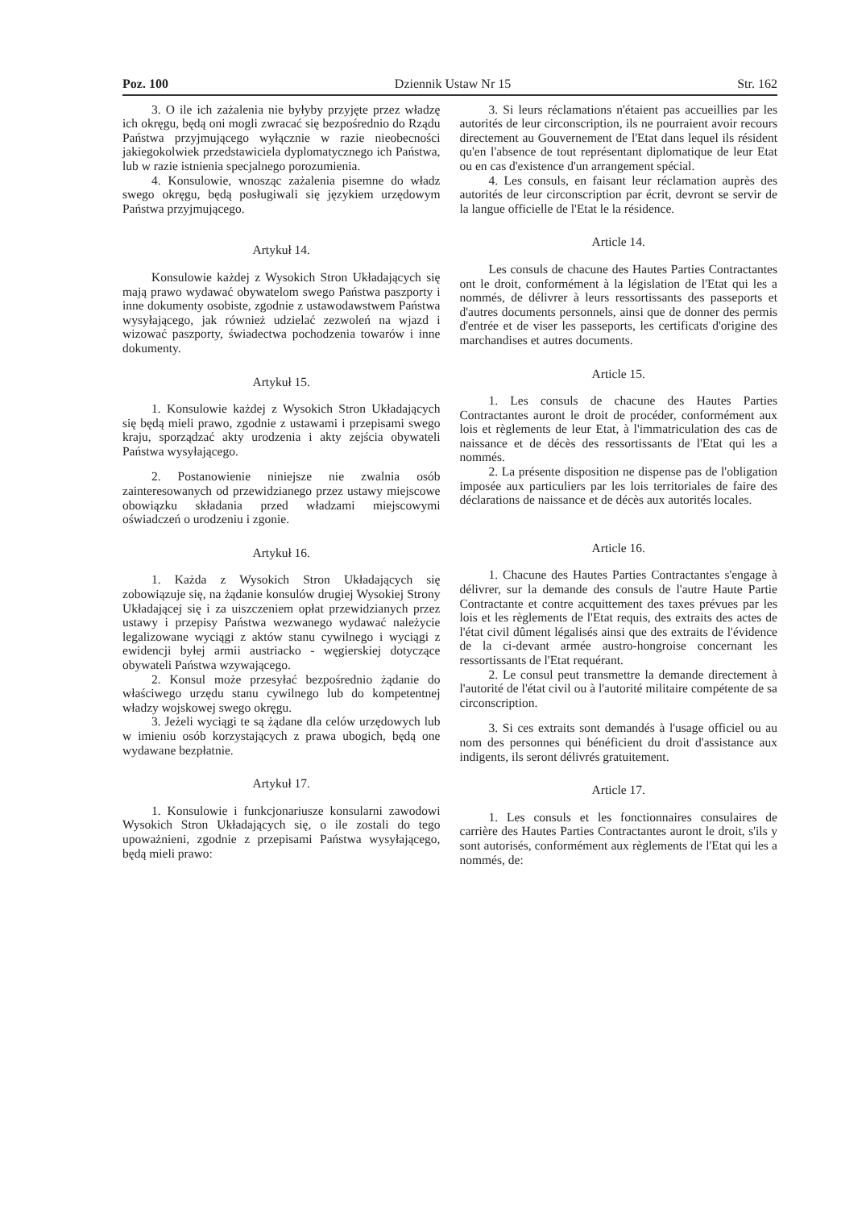Poz. 100 Dziennik Ustaw Nr 15 Str. 162
3. O ile ich zażalenia nie byłyby przyjęte przez władzę ich okręgu, będą oni mogli zwracać się bezpośrednio do Rządu Państwa przyjmującego wyłącznie w razie nieobecności jakiegokolwiek przedstawiciela dyplomatycznego ich Państwa, lub w razie istnienia specjalnego porozumienia.
4. Konsulowie, wnosząc zażalenia pisemne do władz swego okręgu, będą posługiwali się językiem urzędowym Państwa przyjmującego.
Artykuł 14.
Konsulowie każdej z Wysokich Stron Układających się mają prawo wydawać obywatelom swego Państwa paszporty i inne dokumenty osobiste, zgodnie z ustawodawstwem Państwa wysyłającego, jak również udzielać zezwoleń na wjazd i wizować paszporty, świadectwa pochodzenia towarów i inne dokumenty.
Artykuł 15.
1. Konsulowie każdej z Wysokich Stron Układających się będą mieli prawo, zgodnie z ustawami i przepisami swego kraju, sporządzać akty urodzenia i akty zejścia obywateli Państwa wysyłającego.
2. Postanowienie niniejsze nie zwalnia osób zainteresowanych od przewidzianego przez ustawy miejscowe obowiązku składania przed władzami miejscowymi oświadczeń o urodzeniu i zgonie.
Artykuł 16.
1. Każda z Wysokich Stron Układających się zobowiązuje się, na żądanie konsulów drugiej Wysokiej Strony Układającej się i za uiszczeniem opłat przewidzianych przez ustawy i przepisy Państwa wezwanego wydawać należycie legalizowane wyciągi z aktów stanu cywilnego i wyciągi z ewidencji byłej armii austriacko - węgierskiej dotyczące obywateli Państwa wzywającego.
2. Konsul może przesyłać bezpośrednio żądanie do właściwego urzędu stanu cywilnego lub do kompetentnej władzy wojskowej swego okręgu.
3. Jeżeli wyciągi te są żądane dla celów urzędowych lub w imieniu osób korzystających z prawa ubogich, będą one wydawane bezpłatnie.
Artykuł 17.
1. Konsulowie i funkcjonariusze konsularni zawodowi Wysokich Stron Układających się, o ile zostali do tego upoważnieni, zgodnie z przepisami Państwa wysyłającego, będą mieli prawo:
3. Si leurs réclamations n'étaient pas accueillies par les autorités de leur circonscription, ils ne pourraient avoir recours directement au Gouvernement de l'Etat dans lequel ils résident qu'en l'absence de tout représentant diplomatique de leur Etat ou en cas d'existence d'un arrangement spécial.
4. Les consuls, en faisant leur réclamation auprès des autorités de leur circonscription par écrit, devront se servir de la langue officielle de l'Etat le la résidence.
Article 14.
Les consuls de chacune des Hautes Parties Contractantes ont le droit, conformément à la législation de l'Etat qui les a nommés, de délivrer à leurs ressortissants des passeports et d'autres documents personnels, ainsi que de donner des permis d'entrée et de viser les passeports, les certificats d'origine des marchandises et autres documents.
Article 15.
1. Les consuls de chacune des Hautes Parties Contractantes auront le droit de procéder, conformément aux lois et règlements de leur Etat, à l'immatriculation des cas de naissance et de décès des ressortissants de l'Etat qui les a nommés.
2. La présente disposition ne dispense pas de l'obligation imposée aux particuliers par les lois territoriales de faire des déclarations de naissance et de décès aux autorités locales.
Article 16.
1. Chacune des Hautes Parties Contractantes s'engage à délivrer, sur la demande des consuls de l'autre Haute Partie Contractante et contre acquittement des taxes prévues par les lois et les règlements de l'Etat requis, des extraits des actes de l'état civil dûment légalisés ainsi que des extraits de l'évidence de la ci-devant armée austro-hongroise concernant les ressortissants de l'Etat requérant.
2. Le consul peut transmettre la demande directement à l'autorité de l'état civil ou à l'autorité militaire compétente de sa circonscription.
3. Si ces extraits sont demandés à l'usage officiel ou au nom des personnes qui bénéficient du droit d'assistance aux indigents, ils seront délivrés gratuitement.
Article 17.
1. Les consuls et les fonctionnaires consulaires de carrière des Hautes Parties Contractantes auront le droit, s'ils y sont autorisés, conformément aux règlements de l'Etat qui les a nommés, de: